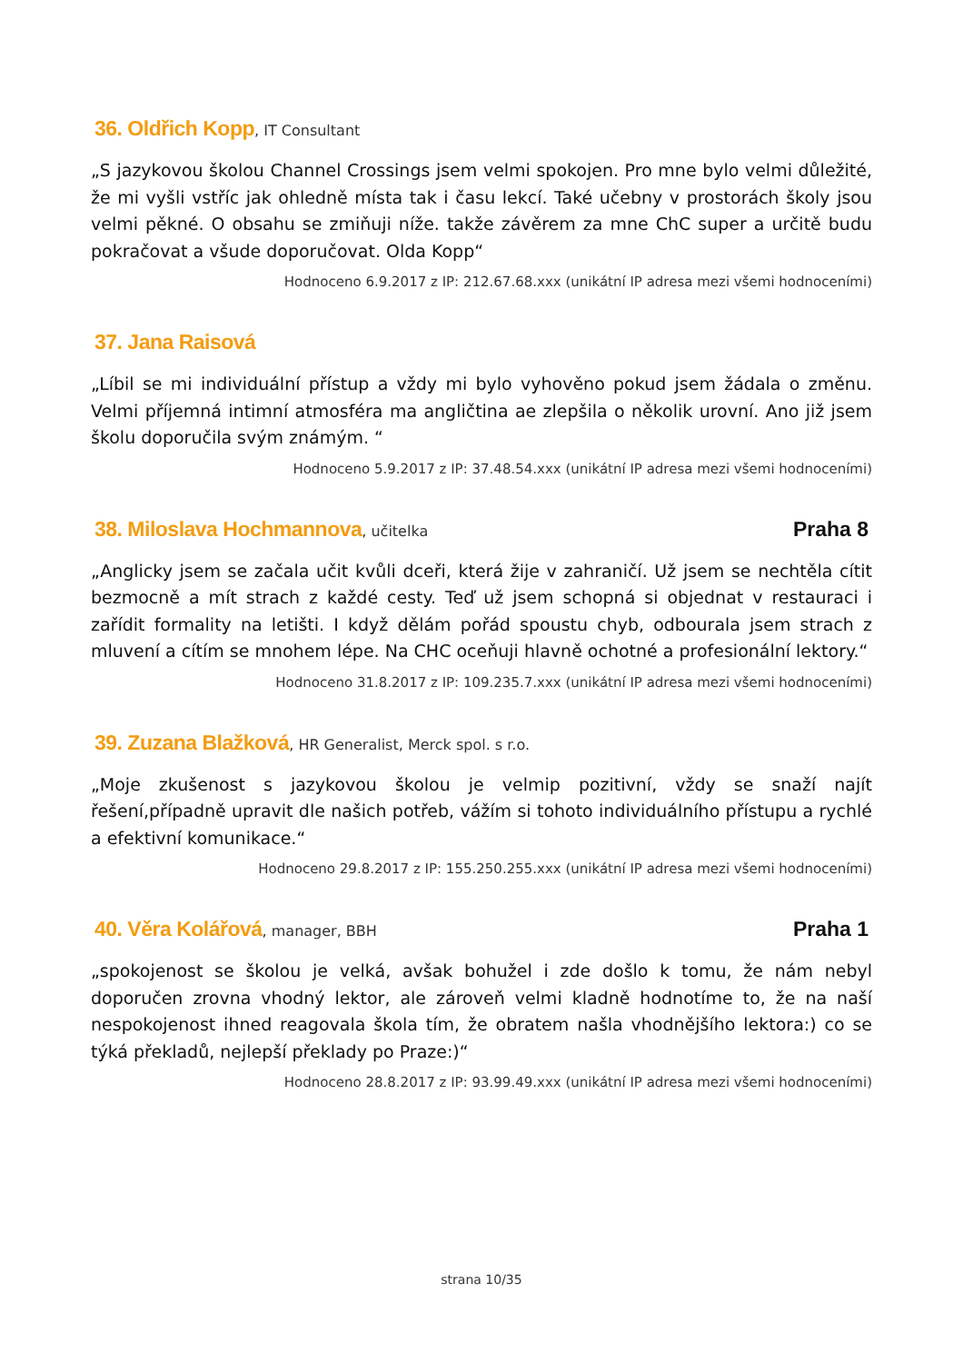36. Oldřich Kopp, IT Consultant
„S jazykovou školou Channel Crossings jsem velmi spokojen. Pro mne bylo velmi důležité, že mi vyšli vstříc jak ohledně místa tak i času lekcí. Také učebny v prostorách školy jsou velmi pěkné. O obsahu se zmiňuji níže. takže závěrem za mne ChC super a určitě budu pokračovat a všude doporučovat. Olda Kopp“
Hodnoceno 6.9.2017 z IP: 212.67.68.xxx (unikátní IP adresa mezi všemi hodnoceními)
37. Jana Raisová
„Líbil se mi individuální přístup a vždy mi bylo vyhověno pokud jsem žádala o změnu. Velmi příjemná intimní atmosféra ma angličtina ae zlepšila o několik urovní. Ano již jsem školu doporučila svým známým. “
Hodnoceno 5.9.2017 z IP: 37.48.54.xxx (unikátní IP adresa mezi všemi hodnoceními)
38. Miloslava Hochmannova, učitelka
Praha 8
„Anglicky jsem se začala učit kvůli dceři, která žije v zahraničí. Už jsem se nechtěla cítit bezmocně a mít strach z každé cesty. Teď už jsem schopná si objednat v restauraci i zařídit formality na letišti. I když dělám pořád spoustu chyb, odbourala jsem strach z mluvení a cítím se mnohem lépe. Na CHC oceňuji hlavně ochotné a profesionální lektory.“
Hodnoceno 31.8.2017 z IP: 109.235.7.xxx (unikátní IP adresa mezi všemi hodnoceními)
39. Zuzana Blažková, HR Generalist, Merck spol. s r.o.
„Moje zkušenost s jazykovou školou je velmip pozitivní, vždy se snaží najít řešení,případně upravit dle našich potřeb, vážím si tohoto individuálního přístupu a rychlé a efektivní komunikace.“
Hodnoceno 29.8.2017 z IP: 155.250.255.xxx (unikátní IP adresa mezi všemi hodnoceními)
40. Věra Kolářová, manager, BBH
Praha 1
„spokojenost se školou je velká, avšak bohužel i zde došlo k tomu, že nám nebyl doporučen zrovna vhodný lektor, ale zároveň velmi kladně hodnotíme to, že na naší nespokojenost ihned reagovala škola tím, že obratem našla vhodnějšího lektora:) co se týká překladů, nejlepší překlady po Praze:)“
Hodnoceno 28.8.2017 z IP: 93.99.49.xxx (unikátní IP adresa mezi všemi hodnoceními)
strana 10/35